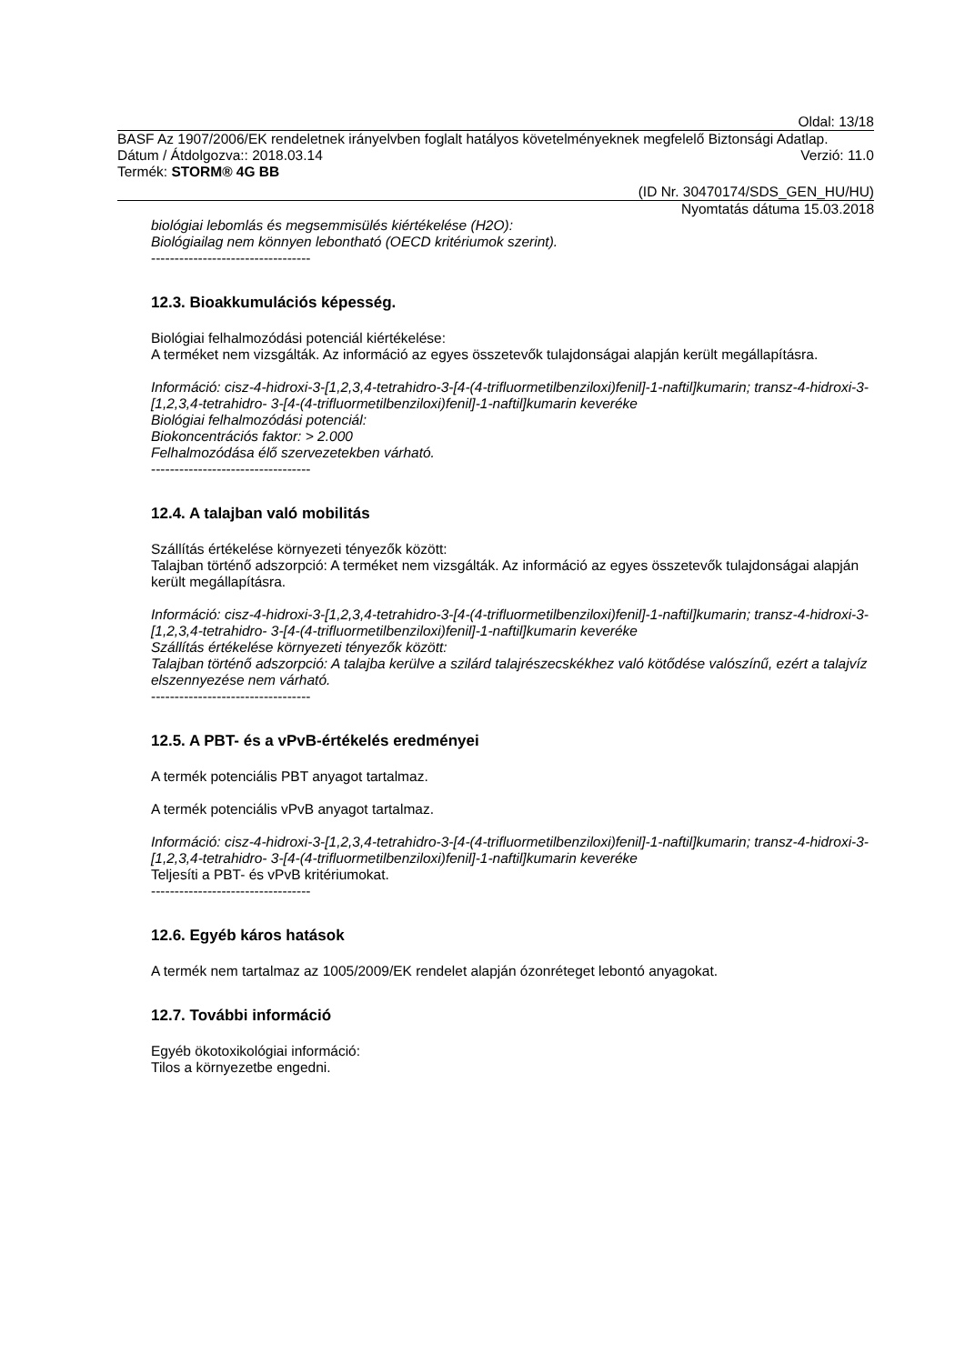Oldal: 13/18
BASF Az 1907/2006/EK rendeletnek irányelvben foglalt hatályos követelményeknek megfelelő Biztonsági Adatlap.
Dátum / Átdolgozva:: 2018.03.14 Verzió: 11.0
Termék: STORM® 4G BB
(ID Nr. 30470174/SDS_GEN_HU/HU)
Nyomtatás dátuma 15.03.2018
biológiai lebomlás és megsemmisülés kiértékelése (H2O):
Biológiailag nem könnyen lebontható (OECD kritériumok szerint).
----------------------------------
12.3. Bioakkumulációs képesség.
Biológiai felhalmozódási potenciál kiértékelése:
A terméket nem vizsgálták. Az információ az egyes összetevők tulajdonságai alapján került megállapításra.
Információ: cisz-4-hidroxi-3-[1,2,3,4-tetrahidro-3-[4-(4-trifluormetilbenziloxi)fenil]-1-naftil]kumarin; transz-4-hidroxi-3-[1,2,3,4-tetrahidro- 3-[4-(4-trifluormetilbenziloxi)fenil]-1-naftil]kumarin keveréke
Biológiai felhalmozódási potenciál:
Biokoncentrációs faktor: > 2.000
Felhalmozódása élő szervezetekben várható.
----------------------------------
12.4. A talajban való mobilitás
Szállítás értékelése környezeti tényezők között:
Talajban történő adszorpció: A terméket nem vizsgálták. Az információ az egyes összetevők tulajdonságai alapján került megállapításra.
Információ: cisz-4-hidroxi-3-[1,2,3,4-tetrahidro-3-[4-(4-trifluormetilbenziloxi)fenil]-1-naftil]kumarin; transz-4-hidroxi-3-[1,2,3,4-tetrahidro- 3-[4-(4-trifluormetilbenziloxi)fenil]-1-naftil]kumarin keveréke
Szállítás értékelése környezeti tényezők között:
Talajban történő adszorpció: A talajba kerülve a szilárd talajrészecskékhez való kötődése valószínű, ezért a talajvíz elszennyezése nem várható.
----------------------------------
12.5. A PBT- és a vPvB-értékelés eredményei
A termék potenciális PBT anyagot tartalmaz.
A termék potenciális vPvB anyagot tartalmaz.
Információ: cisz-4-hidroxi-3-[1,2,3,4-tetrahidro-3-[4-(4-trifluormetilbenziloxi)fenil]-1-naftil]kumarin; transz-4-hidroxi-3-[1,2,3,4-tetrahidro- 3-[4-(4-trifluormetilbenziloxi)fenil]-1-naftil]kumarin keveréke
Teljesíti a PBT- és vPvB kritériumokat.
----------------------------------
12.6. Egyéb káros hatások
A termék nem tartalmaz az 1005/2009/EK rendelet alapján ózonréteget lebontó anyagokat.
12.7. További információ
Egyéb ökotoxikológiai információ:
Tilos a környezetbe engedni.